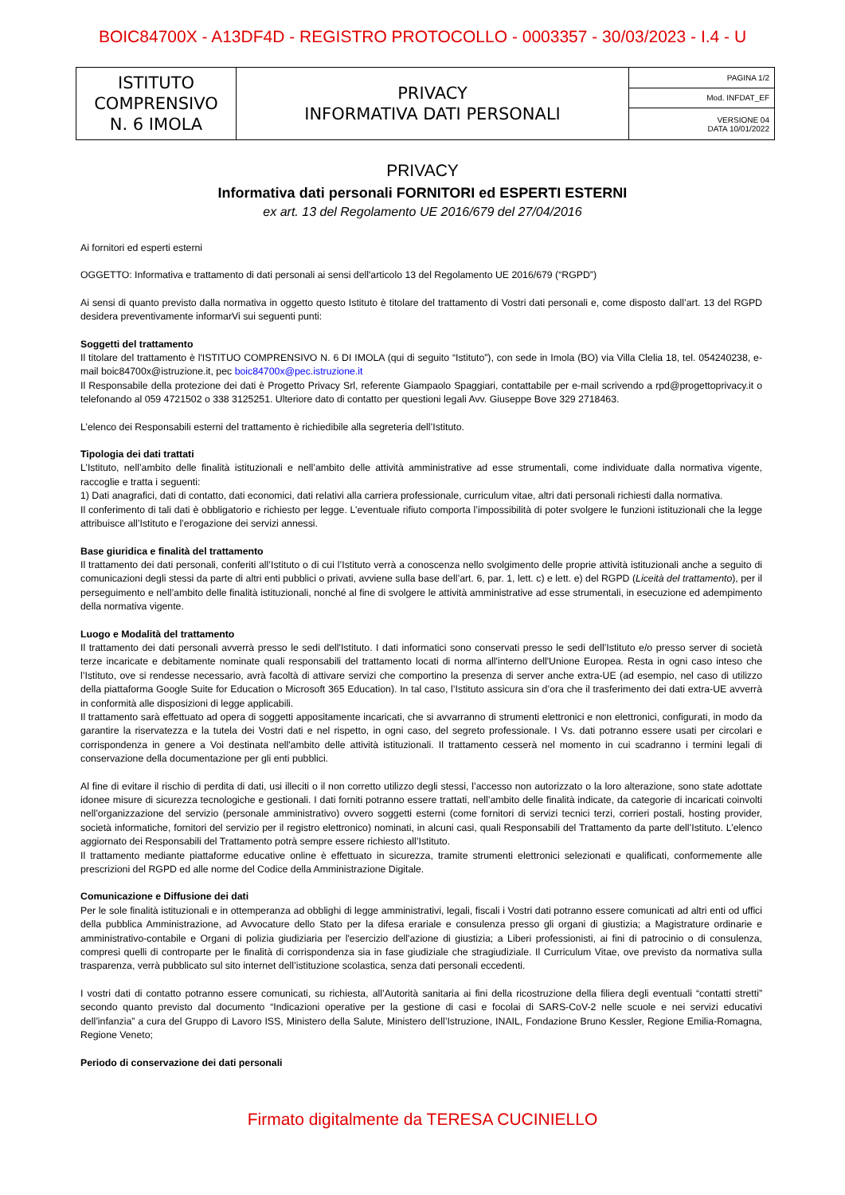BOIC84700X - A13DF4D - REGISTRO PROTOCOLLO - 0003357 - 30/03/2023 - I.4 - U
| ISTITUTO COMPRENSIVO N. 6 IMOLA | PRIVACY INFORMATIVA DATI PERSONALI | PAGINA 1/2 |
| | | Mod. INFDAT_EF |
| | | VERSIONE 04 DATA 10/01/2022 |
PRIVACY
Informativa dati personali FORNITORI ed ESPERTI ESTERNI
ex art. 13 del Regolamento UE 2016/679 del 27/04/2016
Ai fornitori ed esperti esterni
OGGETTO: Informativa e trattamento di dati personali ai sensi dell'articolo 13 del Regolamento UE 2016/679 (“RGPD”)
Ai sensi di quanto previsto dalla normativa in oggetto questo Istituto è titolare del trattamento di Vostri dati personali e, come disposto dall’art. 13 del RGPD desidera preventivamente informarVi sui seguenti punti:
Soggetti del trattamento
Il titolare del trattamento è l'ISTITUO COMPRENSIVO N. 6 DI IMOLA (qui di seguito “Istituto”), con sede in Imola (BO) via Villa Clelia 18, tel. 054240238, e-mail boic84700x@istruzione.it, pec boic84700x@pec.istruzione.it
Il Responsabile della protezione dei dati è Progetto Privacy Srl, referente Giampaolo Spaggiari, contattabile per e-mail scrivendo a rpd@progettoprivacy.it o telefonando al 059 4721502 o 338 3125251. Ulteriore dato di contatto per questioni legali Avv. Giuseppe Bove 329 2718463.
L’elenco dei Responsabili esterni del trattamento è richiedibile alla segreteria dell’Istituto.
Tipologia dei dati trattati
L’Istituto, nell’ambito delle finalità istituzionali e nell’ambito delle attività amministrative ad esse strumentali, come individuate dalla normativa vigente, raccoglie e tratta i seguenti:
1) Dati anagrafici, dati di contatto, dati economici, dati relativi alla carriera professionale, curriculum vitae, altri dati personali richiesti dalla normativa.
Il conferimento di tali dati è obbligatorio e richiesto per legge. L’eventuale rifiuto comporta l’impossibilità di poter svolgere le funzioni istituzionali che la legge attribuisce all’Istituto e l’erogazione dei servizi annessi.
Base giuridica e finalità del trattamento
Il trattamento dei dati personali, conferiti all’Istituto o di cui l’Istituto verrà a conoscenza nello svolgimento delle proprie attività istituzionali anche a seguito di comunicazioni degli stessi da parte di altri enti pubblici o privati, avviene sulla base dell’art. 6, par. 1, lett. c) e lett. e) del RGPD (Liceità del trattamento), per il perseguimento e nell’ambito delle finalità istituzionali, nonché al fine di svolgere le attività amministrative ad esse strumentali, in esecuzione ed adempimento della normativa vigente.
Luogo e Modalità del trattamento
Il trattamento dei dati personali avverrà presso le sedi dell'Istituto. I dati informatici sono conservati presso le sedi dell’Istituto e/o presso server di società terze incaricate e debitamente nominate quali responsabili del trattamento locati di norma all'interno dell'Unione Europea. Resta in ogni caso inteso che l’Istituto, ove si rendesse necessario, avrà facoltà di attivare servizi che comportino la presenza di server anche extra-UE (ad esempio, nel caso di utilizzo della piattaforma Google Suite for Education o Microsoft 365 Education). In tal caso, l’Istituto assicura sin d’ora che il trasferimento dei dati extra-UE avverrà in conformità alle disposizioni di legge applicabili.
Il trattamento sarà effettuato ad opera di soggetti appositamente incaricati, che si avvarranno di strumenti elettronici e non elettronici, configurati, in modo da garantire la riservatezza e la tutela dei Vostri dati e nel rispetto, in ogni caso, del segreto professionale. I Vs. dati potranno essere usati per circolari e corrispondenza in genere a Voi destinata nell'ambito delle attività istituzionali. Il trattamento cesserà nel momento in cui scadranno i termini legali di conservazione della documentazione per gli enti pubblici.
Al fine di evitare il rischio di perdita di dati, usi illeciti o il non corretto utilizzo degli stessi, l’accesso non autorizzato o la loro alterazione, sono state adottate idonee misure di sicurezza tecnologiche e gestionali. I dati forniti potranno essere trattati, nell’ambito delle finalità indicate, da categorie di incaricati coinvolti nell’organizzazione del servizio (personale amministrativo) ovvero soggetti esterni (come fornitori di servizi tecnici terzi, corrieri postali, hosting provider, società informatiche, fornitori del servizio per il registro elettronico) nominati, in alcuni casi, quali Responsabili del Trattamento da parte dell’Istituto. L’elenco aggiornato dei Responsabili del Trattamento potrà sempre essere richiesto all’Istituto.
Il trattamento mediante piattaforme educative online è effettuato in sicurezza, tramite strumenti elettronici selezionati e qualificati, conformemente alle prescrizioni del RGPD ed alle norme del Codice della Amministrazione Digitale.
Comunicazione e Diffusione dei dati
Per le sole finalità istituzionali e in ottemperanza ad obblighi di legge amministrativi, legali, fiscali i Vostri dati potranno essere comunicati ad altri enti od uffici della pubblica Amministrazione, ad Avvocature dello Stato per la difesa erariale e consulenza presso gli organi di giustizia; a Magistrature ordinarie e amministrativo-contabile e Organi di polizia giudiziaria per l'esercizio dell'azione di giustizia; a Liberi professionisti, ai fini di patrocinio o di consulenza, compresi quelli di controparte per le finalità di corrispondenza sia in fase giudiziale che stragiudiziale. Il Curriculum Vitae, ove previsto da normativa sulla trasparenza, verrà pubblicato sul sito internet dell’istituzione scolastica, senza dati personali eccedenti.
I vostri dati di contatto potranno essere comunicati, su richiesta, all’Autorità sanitaria ai fini della ricostruzione della filiera degli eventuali “contatti stretti” secondo quanto previsto dal documento “Indicazioni operative per la gestione di casi e focolai di SARS-CoV-2 nelle scuole e nei servizi educativi dell’infanzia” a cura del Gruppo di Lavoro ISS, Ministero della Salute, Ministero dell’Istruzione, INAIL, Fondazione Bruno Kessler, Regione Emilia-Romagna, Regione Veneto;
Periodo di conservazione dei dati personali
Firmato digitalmente da TERESA CUCINIELLO